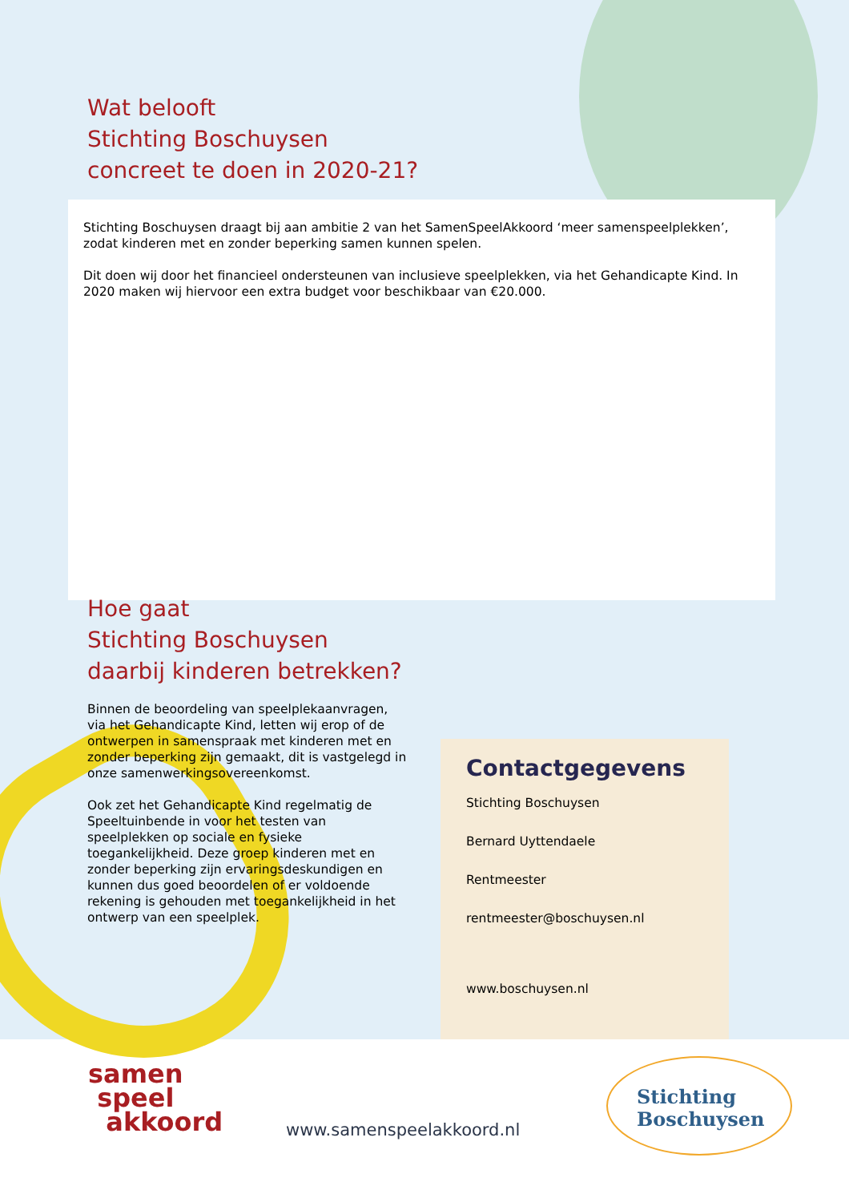Wat belooft
Stichting Boschuysen
concreet te doen in 2020-21?
Stichting Boschuysen draagt bij aan ambitie 2 van het SamenSpeelAkkoord ‘meer samenspeelplekken’, zodat kinderen met en zonder beperking samen kunnen spelen.
Dit doen wij door het financieel ondersteunen van inclusieve speelplekken, via het Gehandicapte Kind. In 2020 maken wij hiervoor een extra budget voor beschikbaar van €20.000.
Hoe gaat
Stichting Boschuysen
daarbij kinderen betrekken?
Binnen de beoordeling van speelplekaanvragen, via het Gehandicapte Kind, letten wij erop of de ontwerpen in samenspraak met kinderen met en zonder beperking zijn gemaakt, dit is vastgelegd in onze samenwerkingsovereenkomst.
Ook zet het Gehandicapte Kind regelmatig de Speeltuinbende in voor het testen van speelplekken op sociale en fysieke toegankelijkheid. Deze groep kinderen met en zonder beperking zijn ervaringsdeskundigen en kunnen dus goed beoordelen of er voldoende rekening is gehouden met toegankelijkheid in het ontwerp van een speelplek.
Contactgegevens
Stichting Boschuysen
Bernard Uyttendaele
Rentmeester
rentmeester@boschuysen.nl
www.boschuysen.nl
samen
speel
akkoord
www.samenspeelakkoord.nl
Stichting
Boschuysen